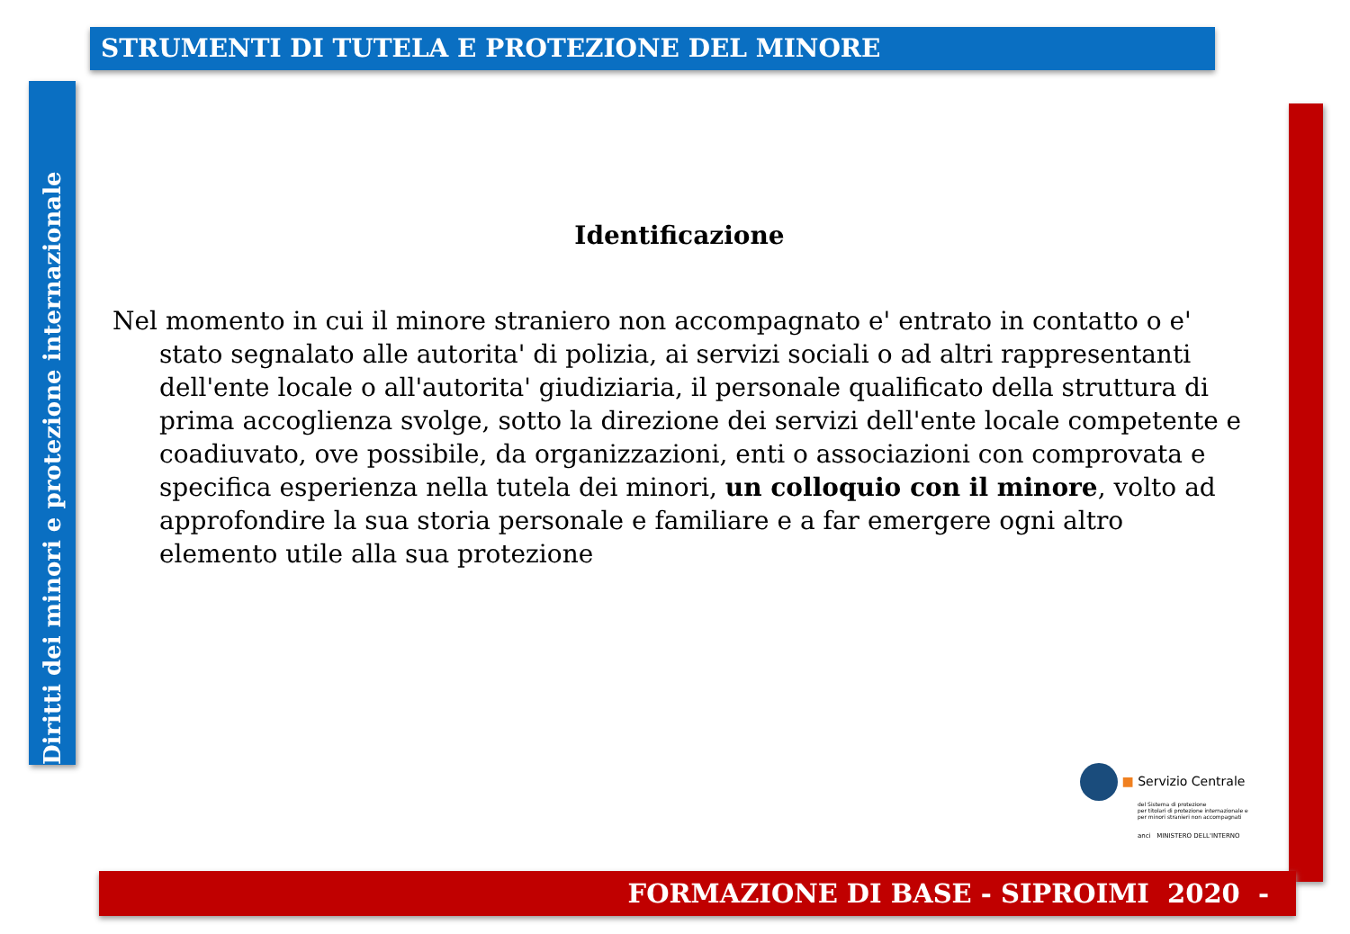STRUMENTI DI TUTELA E PROTEZIONE DEL MINORE
Diritti dei minori e protezione internazionale
Identificazione
Nel momento in cui il minore straniero non accompagnato e' entrato in contatto o e' stato segnalato alle autorita' di polizia, ai servizi sociali o ad altri rappresentanti dell'ente locale o all'autorita' giudiziaria, il personale qualificato della struttura di prima accoglienza svolge, sotto la direzione dei servizi dell'ente locale competente e coadiuvato, ove possibile, da organizzazioni, enti o associazioni con comprovata e specifica esperienza nella tutela dei minori, un colloquio con il minore, volto ad approfondire la sua storia personale e familiare e a far emergere ogni altro elemento utile alla sua protezione
■ Servizio Centrale
del Sistema di protezione
per titolari di protezione internazionale e
per minori stranieri non accompagnati
anci MINISTERO DELL'INTERNO
FORMAZIONE DI BASE - SIPROIMI 2020 -